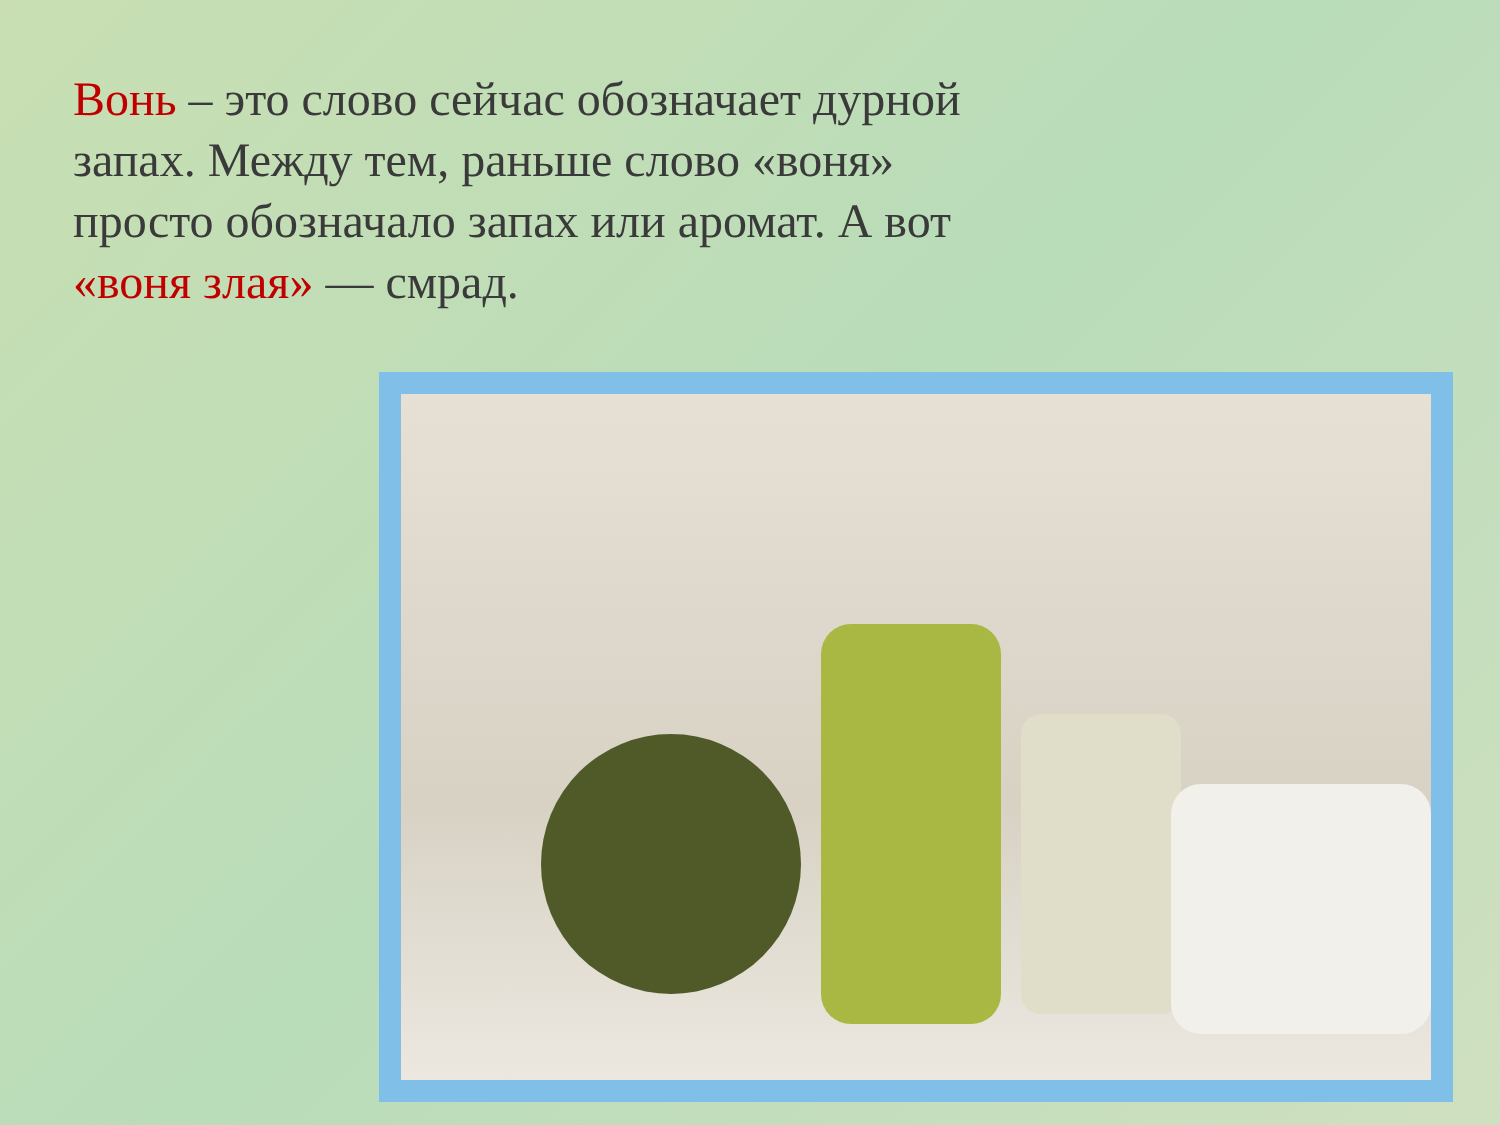Вонь – это слово сейчас обозначает дурной запах. Между тем, раньше слово «воня» просто обозначало запах или аромат. А вот «воня злая» — смрад.